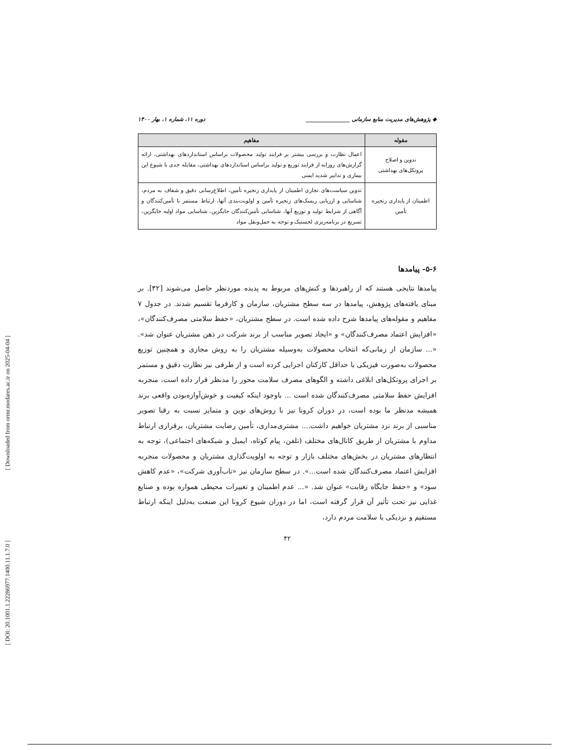[ Downloaded from ormr.modares.ac.ir on 2025-04-04 ]
[ DOI: 20.1001.1.22286977.1400.11.1.7.0 ]
◆ پژوهش‌های مدیریت منابع سازمانی ________________ دوره ۱۱، شماره ۱، بهار ۱۴۰۰
| مقوله | مفاهیم |
| --- | --- |
| تدوین و اصلاح پروتکل‌های بهداشتی | اعمال نظارت و بررسی بیشتر بر فرایند تولید محصولات براساس استانداردهای بهداشتی، ارائه گزارش‌های روزانه از فرایند توزیع و تولید براساس استانداردهای بهداشتی، مقابله جدی با شیوع این بیماری و تدابیر شدید ایمنی |
| اطمینان از پایداری زنجیره تأمین | تدوین سیاست‌های تجاری اطمینان از پایداری زنجیره تأمین، اطلاع‌رسانی دقیق و شفاف به مردم، شناسایی و ارزیابی ریسک‌های زنجیره تأمین و اولویت‌بندی آنها، ارتباط مستمر با تأمین‌کنندگان و آگاهی از شرایط تولید و توزیع آنها، شناسایی تأمین‌کنندگان جایگزین، شناسایی مواد اولیه جایگزین، تسریع در برنامه‌ریزی لجستیک و توجه به حمل‌ونقل مواد |
۵-۶- پیامدها
پیامدها نتایجی هستند که از راهبردها و کنش‌های مربوط به پدیده موردنظر حاصل می‌شوند [۳۲]. بر مبنای یافته‌های پژوهش، پیامدها در سه سطح مشتریان، سازمان و کارفرما تقسیم شدند. در جدول ۷ مفاهیم و مقوله‌های پیامدها شرح داده شده است. در سطح مشتریان، «حفظ سلامتی مصرف‌کنندگان»، «افزایش اعتماد مصرف‌کنندگان» و «ایجاد تصویر مناسب از برند شرکت در ذهن مشتریان عنوان شد». «... سازمان از زمانی‌که انتخاب محصولات به‌وسیله مشتریان را به روش مجازی و همچنین توزیع محصولات به‌صورت فیزیکی با حداقل کارکنان اجرایی کرده است و از طرفی نیز نظارت دقیق و مستمر بر اجرای پروتکل‌های ابلاغی داشته و الگوهای مصرف سلامت محور را مدنظر قرار داده است، منجربه افزایش حفظ سلامتی مصرف‌کنندگان شده است ... باوجود اینکه کیفیت و خوش‌آوازه‌بودن واقعی برند همیشه مدنظر ما بوده است، در دوران کرونا نیز با روش‌های نوین و متمایز نسبت به رقبا تصویر مناسبی از برند نزد مشتریان خواهیم داشت.... مشتری‌مداری، تأمین رضایت مشتریان، برقراری ارتباط مداوم با مشتریان از طریق کانال‌های مختلف (تلفن، پیام کوتاه، ایمیل و شبکه‌های اجتماعی)، توجه به انتظارهای مشتریان در بخش‌های مختلف بازار و توجه به اولویت‌گذاری مشتریان و محصولات منجربه افزایش اعتماد مصرف‌کنندگان شده است...». در سطح سازمان نیز «تاب‌آوری شرکت»، «عدم کاهش سود» و «حفظ جایگاه رقابت» عنوان شد. «... عدم اطمینان و تغییرات محیطی همواره بوده و صنایع غذایی نیز تحت تأثیر آن قرار گرفته است، اما در دوران شیوع کرونا این صنعت به‌دلیل اینکه ارتباط مستقیم و نزدیکی با سلامت مردم دارد،
۴۲